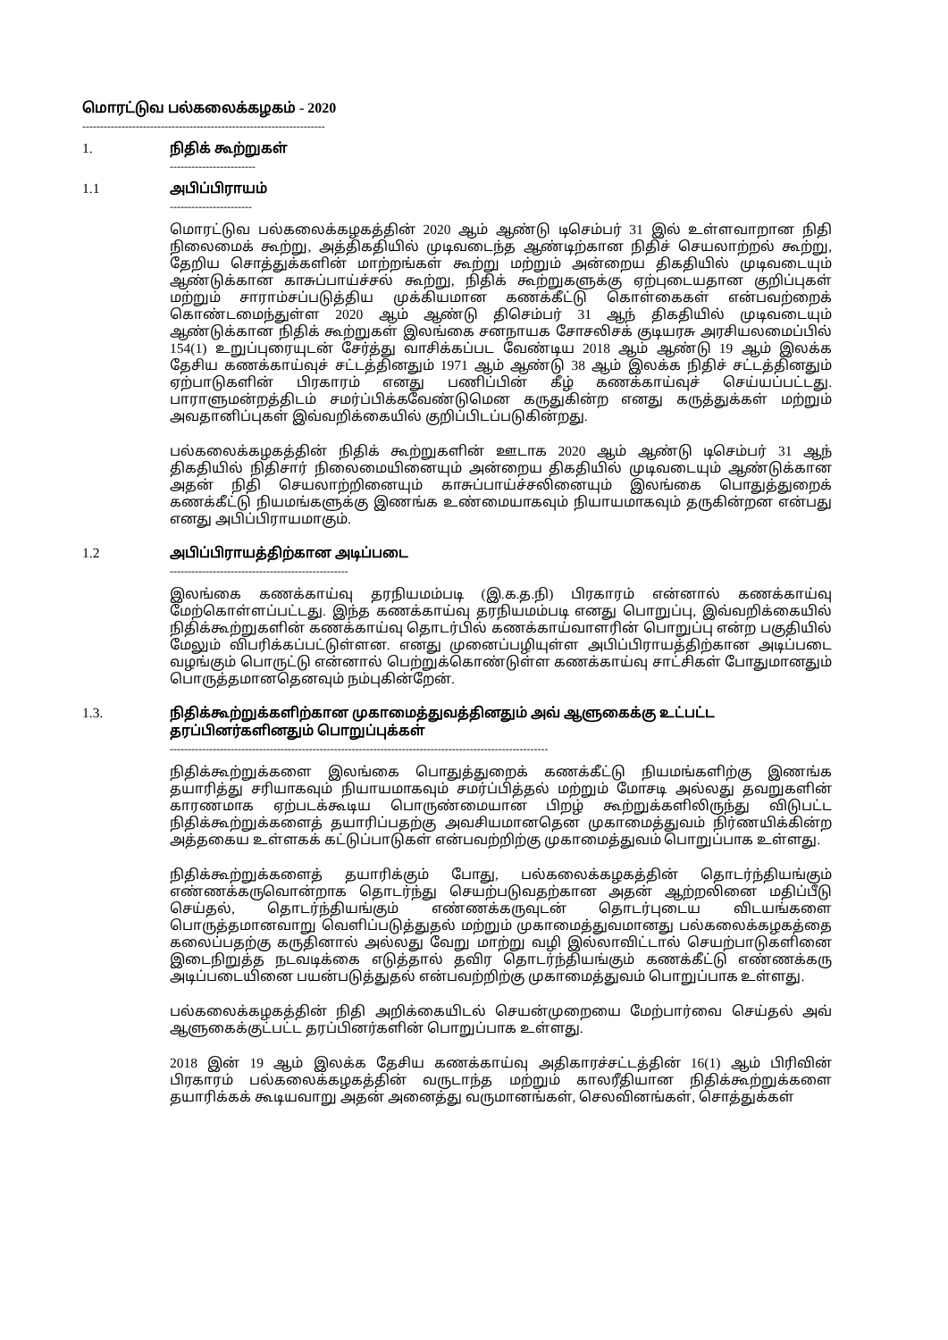மொரட்டுவ பல்கலைக்கழகம் - 2020
--------------------------------------------------------------------
1. நிதிக் கூற்றுகள்
------------------------
1.1 அபிப்பிராயம்
-----------------------
மொரட்டுவ பல்கலைக்கழகத்தின் 2020 ஆம் ஆண்டு டிசெம்பர் 31 இல் உள்ளவாறான நிதி நிலைமைக் கூற்று, அத்திகதியில் முடிவடைந்த ஆண்டிற்கான நிதிச் செயலாற்றல் கூற்று, தேறிய சொத்துக்களின் மாற்றங்கள் கூற்று மற்றும் அன்றைய திகதியில் முடிவடையும் ஆண்டுக்கான காசுப்பாய்ச்சல் கூற்று, நிதிக் கூற்றுகளுக்கு ஏற்புடையதான குறிப்புகள் மற்றும் சாராம்சப்படுத்திய முக்கியமான கணக்கீட்டு கொள்கைகள் என்பவற்றைக் கொண்டமைந்துள்ள 2020 ஆம் ஆண்டு திசெம்பர் 31 ஆந் திகதியில் முடிவடையும் ஆண்டுக்கான நிதிக் கூற்றுகள் இலங்கை சனநாயக சோசலிசக் குடியரசு அரசியலமைப்பில் 154(1) உறுப்புரையுடன் சேர்த்து வாசிக்கப்பட வேண்டிய 2018 ஆம் ஆண்டு 19 ஆம் இலக்க தேசிய கணக்காய்வுச் சட்டத்தினதும் 1971 ஆம் ஆண்டு 38 ஆம் இலக்க நிதிச் சட்டத்தினதும் ஏற்பாடுகளின் பிரகாரம் எனது பணிப்பின் கீழ் கணக்காய்வுச் செய்யப்பட்டது. பாராளுமன்றத்திடம் சமர்ப்பிக்கவேண்டுமென கருதுகின்ற எனது கருத்துக்கள் மற்றும் அவதானிப்புகள் இவ்வறிக்கையில் குறிப்பிடப்படுகின்றது.
பல்கலைக்கழகத்தின் நிதிக் கூற்றுகளின் ஊடாக 2020 ஆம் ஆண்டு டிசெம்பர் 31 ஆந் திகதியில் நிதிசார் நிலைமையினையும் அன்றைய திகதியில் முடிவடையும் ஆண்டுக்கான அதன் நிதி செயலாற்றினையும் காசுப்பாய்ச்சலினையும் இலங்கை பொதுத்துறைக் கணக்கீட்டு நியமங்களுக்கு இணங்க உண்மையாகவும் நியாயமாகவும் தருகின்றன என்பது எனது அபிப்பிராயமாகும்.
1.2 அபிப்பிராயத்திற்கான அடிப்படை
--------------------------------------------------
இலங்கை கணக்காய்வு தரநியமம்படி (இ.க.த.நி) பிரகாரம் என்னால் கணக்காய்வு மேற்கொள்ளப்பட்டது. இந்த கணக்காய்வு தரநியமம்படி எனது பொறுப்பு, இவ்வறிக்கையில் நிதிக்கூற்றுகளின் கணக்காய்வு தொடர்பில் கணக்காய்வாளரின் பொறுப்பு என்ற பகுதியில் மேலும் விபரிக்கப்பட்டுள்ளன. எனது முனைப்பழியுள்ள அபிப்பிராயத்திற்கான அடிப்படை வழங்கும் பொருட்டு என்னால் பெற்றுக்கொண்டுள்ள கணக்காய்வு சாட்சிகள் போதுமானதும் பொருத்தமானதெனவும் நம்புகின்றேன்.
1.3. நிதிக்கூற்றுக்களிற்கான முகாமைத்துவத்தினதும் அவ் ஆளுகைக்கு உட்பட்ட தரப்பினர்களினதும் பொறுப்புக்கள்
----------------------------------------------------------------------------------------------------------
நிதிக்கூற்றுக்களை இலங்கை பொதுத்துறைக் கணக்கீட்டு நியமங்களிற்கு இணங்க தயாரித்து சரியாகவும் நியாயமாகவும் சமர்ப்பித்தல் மற்றும் மோசடி அல்லது தவறுகளின் காரணமாக ஏற்படக்கூடிய பொருண்மையான பிறழ் கூற்றுக்களிலிருந்து விடுபட்ட நிதிக்கூற்றுக்களைத் தயாரிப்பதற்கு அவசியமானதென முகாமைத்துவம் நிர்ணயிக்கின்ற அத்தகைய உள்ளகக் கட்டுப்பாடுகள் என்பவற்றிற்கு முகாமைத்துவம் பொறுப்பாக உள்ளது.
நிதிக்கூற்றுக்களைத் தயாரிக்கும் போது, பல்கலைக்கழகத்தின் தொடர்ந்தியங்கும் எண்ணக்கருவொன்றாக தொடர்ந்து செயற்படுவதற்கான அதன் ஆற்றலினை மதிப்பீடு செய்தல், தொடர்ந்தியங்கும் எண்ணக்கருவுடன் தொடர்புடைய விடயங்களை பொருத்தமானவாறு வெளிப்படுத்துதல் மற்றும் முகாமைத்துவமானது பல்கலைக்கழகத்தை கலைப்பதற்கு கருதினால் அல்லது வேறு மாற்று வழி இல்லாவிட்டால் செயற்பாடுகளினை இடைநிறுத்த நடவடிக்கை எடுத்தால் தவிர தொடர்ந்தியங்கும் கணக்கீட்டு எண்ணக்கரு அடிப்படையினை பயன்படுத்துதல் என்பவற்றிற்கு முகாமைத்துவம் பொறுப்பாக உள்ளது.
பல்கலைக்கழகத்தின் நிதி அறிக்கையிடல் செயன்முறையை மேற்பார்வை செய்தல் அவ் ஆளுகைக்குட்பட்ட தரப்பினர்களின் பொறுப்பாக உள்ளது.
2018 இன் 19 ஆம் இலக்க தேசிய கணக்காய்வு அதிகாரச்சட்டத்தின் 16(1) ஆம் பிரிவின் பிரகாரம் பல்கலைக்கழகத்தின் வருடாந்த மற்றும் காலரீதியான நிதிக்கூற்றுக்களை தயாரிக்கக் கூடியவாறு அதன் அனைத்து வருமானங்கள், செலவினங்கள், சொத்துக்கள்